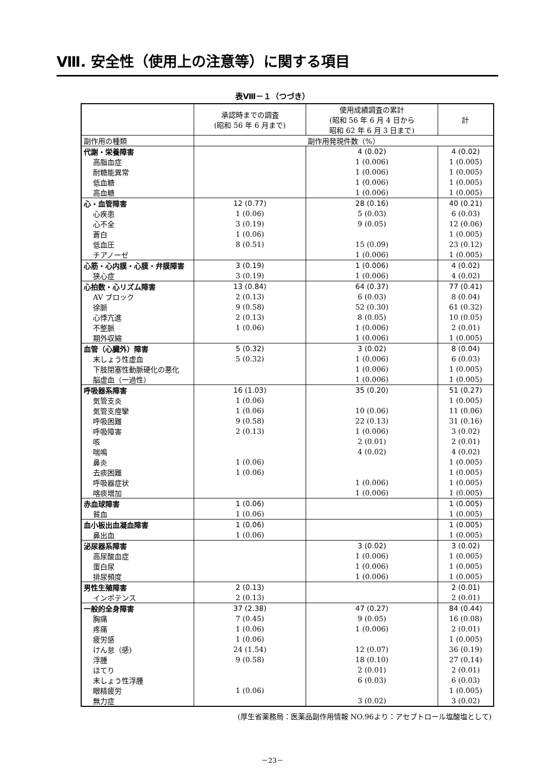Ⅷ. 安全性（使用上の注意等）に関する項目
表Ⅷ－１（つづき）
| | 承認時までの調査 (昭和 56 年 6 月まで) | 使用成績調査の累計 (昭和 56 年 6 月 4 日から 昭和 62 年 6 月 3 日まで) | 計 |
| --- | --- | --- | --- |
| 副作用の種類 | 副作用発現件数（%） | | |
| 代謝・栄養障害 | | 4 (0.02) | 4 (0.02) |
| 高脂血症 | | 1 (0.006) | 1 (0.005) |
| 耐糖能異常 | | 1 (0.006) | 1 (0.005) |
| 低血糖 | | 1 (0.006) | 1 (0.005) |
| 高血糖 | | 1 (0.006) | 1 (0.005) |
| 心・血管障害 | 12 (0.77) | 28 (0.16) | 40 (0.21) |
| 心疾患 | 1 (0.06) | 5 (0.03) | 6 (0.03) |
| 心不全 | 3 (0.19) | 9 (0.05) | 12 (0.06) |
| 蒼白 | 1 (0.06) | | 1 (0.005) |
| 低血圧 | 8 (0.51) | 15 (0.09) | 23 (0.12) |
| チアノーゼ | | 1 (0.006) | 1 (0.005) |
| 心筋・心内膜・心膜・弁膜障害 | 3 (0.19) | 1 (0.006) | 4 (0.02) |
| 狭心症 | 3 (0.19) | 1 (0.006) | 4 (0.02) |
| 心拍数・心リズム障害 | 13 (0.84) | 64 (0.37) | 77 (0.41) |
| AV ブロック | 2 (0.13) | 6 (0.03) | 8 (0.04) |
| 徐脈 | 9 (0.58) | 52 (0.30) | 61 (0.32) |
| 心悸亢進 | 2 (0.13) | 8 (0.05) | 10 (0.05) |
| 不整脈 | 1 (0.06) | 1 (0.006) | 2 (0.01) |
| 期外収縮 | | 1 (0.006) | 1 (0.005) |
| 血管（心臓外）障害 | 5 (0.32) | 3 (0.02) | 8 (0.04) |
| 末しょう性虚血 | 5 (0.32) | 1 (0.006) | 6 (0.03) |
| 下肢閉塞性動脈硬化の悪化 | | 1 (0.006) | 1 (0.005) |
| 脳虚血（一過性） | | 1 (0.006) | 1 (0.005) |
| 呼吸器系障害 | 16 (1.03) | 35 (0.20) | 51 (0.27) |
| 気管支炎 | 1 (0.06) | | 1 (0.005) |
| 気管支痙攣 | 1 (0.06) | 10 (0.06) | 11 (0.06) |
| 呼吸困難 | 9 (0.58) | 22 (0.13) | 31 (0.16) |
| 呼吸障害 | 2 (0.13) | 1 (0.006) | 3 (0.02) |
| 咳 | | 2 (0.01) | 2 (0.01) |
| 喘鳴 | | 4 (0.02) | 4 (0.02) |
| 鼻炎 | 1 (0.06) | | 1 (0.005) |
| 去痰困難 | 1 (0.06) | | 1 (0.005) |
| 呼吸器症状 | | 1 (0.006) | 1 (0.005) |
| 喀痰増加 | | 1 (0.006) | 1 (0.005) |
| 赤血球障害 | 1 (0.06) | | 1 (0.005) |
| 貧血 | 1 (0.06) | | 1 (0.005) |
| 血小板出血凝血障害 | 1 (0.06) | | 1 (0.005) |
| 鼻出血 | 1 (0.06) | | 1 (0.005) |
| 泌尿器系障害 | | 3 (0.02) | 3 (0.02) |
| 高尿酸血症 | | 1 (0.006) | 1 (0.005) |
| 蛋白尿 | | 1 (0.006) | 1 (0.005) |
| 排尿頻度 | | 1 (0.006) | 1 (0.005) |
| 男性生殖障害 | 2 (0.13) | | 2 (0.01) |
| インポテンス | 2 (0.13) | | 2 (0.01) |
| 一般的全身障害 | 37 (2.38) | 47 (0.27) | 84 (0.44) |
| 胸痛 | 7 (0.45) | 9 (0.05) | 16 (0.08) |
| 疼痛 | 1 (0.06) | 1 (0.006) | 2 (0.01) |
| 疲労感 | 1 (0.06) | | 1 (0.005) |
| けん怠（感) | 24 (1.54) | 12 (0.07) | 36 (0.19) |
| 浮腫 | 9 (0.58) | 18 (0.10) | 27 (0.14) |
| ほてり | | 2 (0.01) | 2 (0.01) |
| 末しょう性浮腫 | | 6 (0.03) | 6 (0.03) |
| 眼精疲労 | 1 (0.06) | | 1 (0.005) |
| 無力症 | | 3 (0.02) | 3 (0.02) |
(厚生省薬務局：医薬品副作用情報 NO.96より：アセブトロール塩酸塩として)
－23－